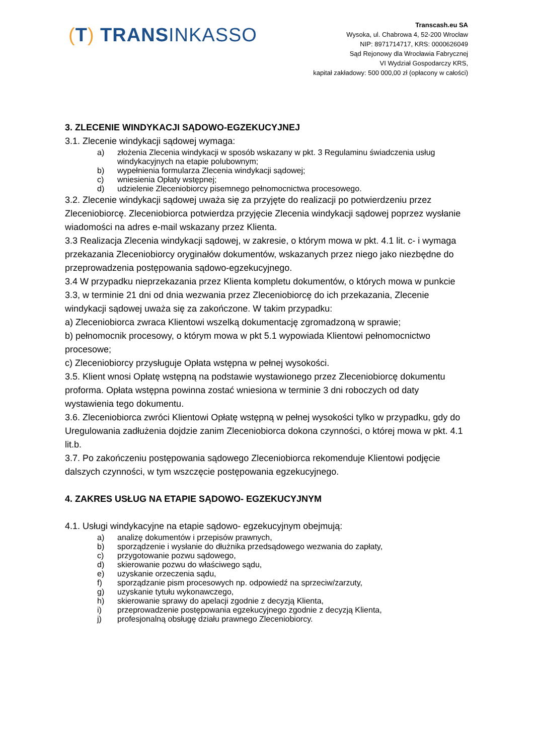(T) TRANSINKASSO
Transcash.eu SA
Wysoka, ul. Chabrowa 4, 52-200 Wrocław
NIP: 8971714717, KRS: 0000626049
Sąd Rejonowy dla Wrocławia Fabrycznej
VI Wydział Gospodarczy KRS,
kapitał zakładowy: 500 000,00 zł (opłacony w całości)
3. ZLECENIE WINDYKACJI SĄDOWO-EGZEKUCYJNEJ
3.1. Zlecenie windykacji sądowej wymaga:
a) złożenia Zlecenia windykacji w sposób wskazany w pkt. 3 Regulaminu świadczenia usług windykacyjnych na etapie polubownym;
b) wypełnienia formularza Zlecenia windykacji sądowej;
c) wniesienia Opłaty wstępnej;
d) udzielenie Zleceniobiorcy pisemnego pełnomocnictwa procesowego.
3.2. Zlecenie windykacji sądowej uważa się za przyjęte do realizacji po potwierdzeniu przez Zleceniobiorcę. Zleceniobiorca potwierdza przyjęcie Zlecenia windykacji sądowej poprzez wysłanie wiadomości na adres e-mail wskazany przez Klienta.
3.3 Realizacja Zlecenia windykacji sądowej, w zakresie, o którym mowa w pkt. 4.1 lit. c- i wymaga przekazania Zleceniobiorcy oryginałów dokumentów, wskazanych przez niego jako niezbędne do przeprowadzenia postępowania sądowo-egzekucyjnego.
3.4 W przypadku nieprzekazania przez Klienta kompletu dokumentów, o których mowa w punkcie 3.3, w terminie 21 dni od dnia wezwania przez Zleceniobiorcę do ich przekazania, Zlecenie windykacji sądowej uważa się za zakończone. W takim przypadku:
a) Zleceniobiorca zwraca Klientowi wszelką dokumentację zgromadzoną w sprawie;
b) pełnomocnik procesowy, o którym mowa w pkt 5.1 wypowiada Klientowi pełnomocnictwo procesowe;
c) Zleceniobiorcy przysługuje Opłata wstępna w pełnej wysokości.
3.5. Klient wnosi Opłatę wstępną na podstawie wystawionego przez Zleceniobiorcę dokumentu proforma. Opłata wstępna powinna zostać wniesiona w terminie 3 dni roboczych od daty wystawienia tego dokumentu.
3.6. Zleceniobiorca zwróci Klientowi Opłatę wstępną w pełnej wysokości tylko w przypadku, gdy do Uregulowania zadłużenia dojdzie zanim Zleceniobiorca dokona czynności, o której mowa w pkt. 4.1 lit.b.
3.7. Po zakończeniu postępowania sądowego Zleceniobiorca rekomenduje Klientowi podjęcie dalszych czynności, w tym wszczęcie postępowania egzekucyjnego.
4. ZAKRES USŁUG NA ETAPIE SĄDOWO- EGZEKUCYJNYM
4.1. Usługi windykacyjne na etapie sądowo- egzekucyjnym obejmują:
a) analizę dokumentów i przepisów prawnych,
b) sporządzenie i wysłanie do dłużnika przedsądowego wezwania do zapłaty,
c) przygotowanie pozwu sądowego,
d) skierowanie pozwu do właściwego sądu,
e) uzyskanie orzeczenia sądu,
f) sporządzanie pism procesowych np. odpowiedź na sprzeciw/zarzuty,
g) uzyskanie tytułu wykonawczego,
h) skierowanie sprawy do apelacji zgodnie z decyzją Klienta,
i) przeprowadzenie postępowania egzekucyjnego zgodnie z decyzją Klienta,
j) profesjonalną obsługę działu prawnego Zleceniobiorcy.